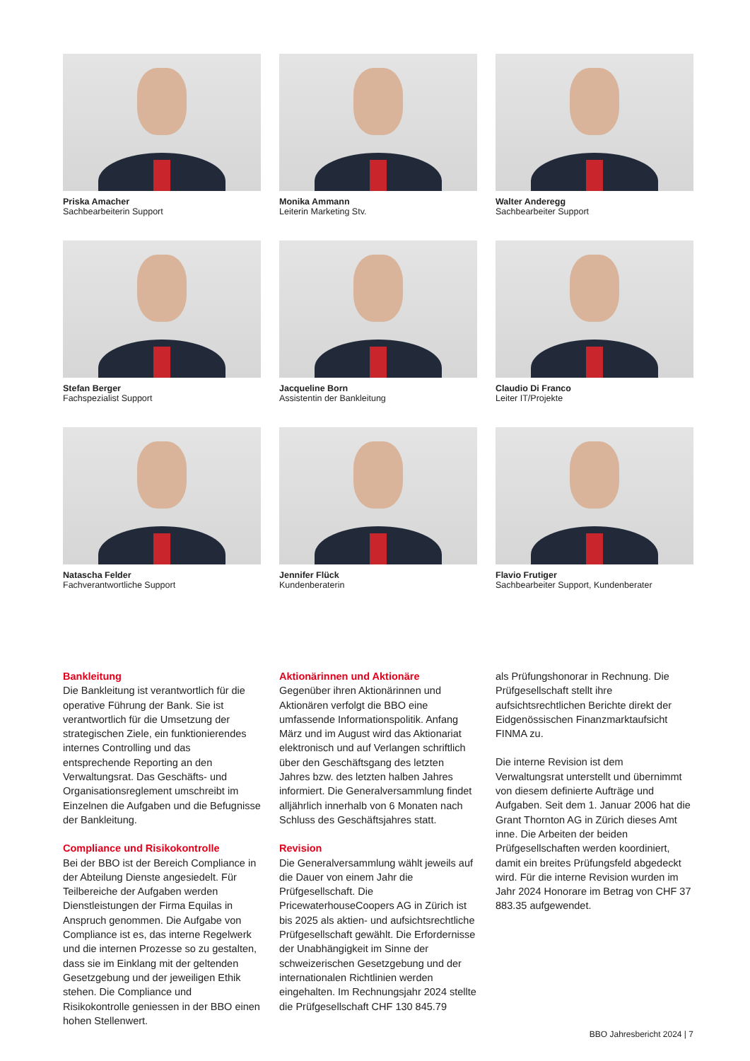Priska Amacher
Sachbearbeiterin Support
Monika Ammann
Leiterin Marketing Stv.
Walter Anderegg
Sachbearbeiter Support
Stefan Berger
Fachspezialist Support
Jacqueline Born
Assistentin der Bankleitung
Claudio Di Franco
Leiter IT/Projekte
Natascha Felder
Fachverantwortliche Support
Jennifer Flück
Kundenberaterin
Flavio Frutiger
Sachbearbeiter Support, Kundenberater
Bankleitung
Die Bankleitung ist verantwortlich für die operative Führung der Bank. Sie ist verantwortlich für die Umsetzung der strategischen Ziele, ein funktionierendes internes Controlling und das entsprechende Reporting an den Verwaltungsrat. Das Geschäfts- und Organisationsreglement umschreibt im Einzelnen die Aufgaben und die Befugnisse der Bankleitung.
Compliance und Risikokontrolle
Bei der BBO ist der Bereich Compliance in der Abteilung Dienste angesiedelt. Für Teilbereiche der Aufgaben werden Dienstleistungen der Firma Equilas in Anspruch genommen. Die Aufgabe von Compliance ist es, das interne Regelwerk und die internen Prozesse so zu gestalten, dass sie im Einklang mit der geltenden Gesetzgebung und der jeweiligen Ethik stehen. Die Compliance und Risikokontrolle geniessen in der BBO einen hohen Stellenwert.
Aktionärinnen und Aktionäre
Gegenüber ihren Aktionärinnen und Aktionären verfolgt die BBO eine umfassende Informationspolitik. Anfang März und im August wird das Aktionariat elektronisch und auf Verlangen schriftlich über den Geschäftsgang des letzten Jahres bzw. des letzten halben Jahres informiert. Die Generalversammlung findet alljährlich innerhalb von 6 Monaten nach Schluss des Geschäftsjahres statt.
Revision
Die Generalversammlung wählt jeweils auf die Dauer von einem Jahr die Prüfgesellschaft. Die PricewaterhouseCoopers AG in Zürich ist bis 2025 als aktien- und aufsichtsrechtliche Prüfgesellschaft gewählt. Die Erfordernisse der Unabhängigkeit im Sinne der schweizerischen Gesetzgebung und der internationalen Richtlinien werden eingehalten. Im Rechnungsjahr 2024 stellte die Prüfgesellschaft CHF 130 845.79
als Prüfungshonorar in Rechnung. Die Prüfgesellschaft stellt ihre aufsichtsrechtlichen Berichte direkt der Eidgenössischen Finanzmarktaufsicht FINMA zu.
Die interne Revision ist dem Verwaltungsrat unterstellt und übernimmt von diesem definierte Aufträge und Aufgaben. Seit dem 1. Januar 2006 hat die Grant Thornton AG in Zürich dieses Amt inne. Die Arbeiten der beiden Prüfgesellschaften werden koordiniert, damit ein breites Prüfungsfeld abgedeckt wird. Für die interne Revision wurden im Jahr 2024 Honorare im Betrag von CHF 37 883.35 aufgewendet.
BBO Jahresbericht 2024 | 7